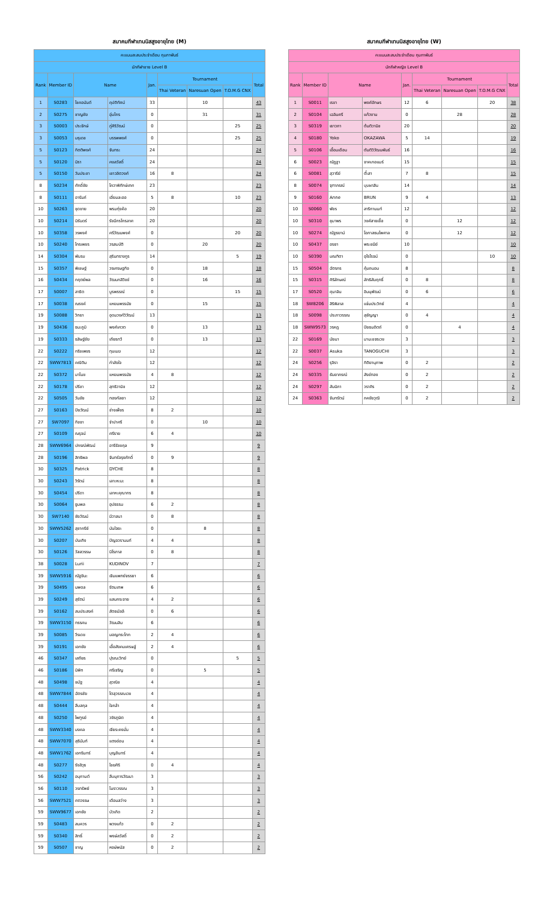สมาคมกีฬาเทนนิสสูงอายุไทย (M)
| คะแนนสะสมประจำเดือน กุมภาพันธ์ | | | | | | | | |
| --- | --- | --- | --- | --- | --- | --- | --- | --- |
| นักกีฬาชาย Level B | | | | | | | | |
| Rank | Member ID | Name | | Jan. | Tournament | | | Total |
| | | | | | Thai Veteran | Naresuan Open | T.O.M.G CNX | |
| 1 | S0283 | โชคอนันต์ | คุปติทัศน์ | 33 | | 10 | | 43 |
| 2 | S0275 | ชาญชัย | อุ่มไกร | 0 | | 31 | | 31 |
| 3 | S0003 | ประจักษ์ | ภู่ศิริวัฒน์ | 0 | | | 25 | 25 |
| 3 | S0053 | มรุเดช | บรรพพงศ์ | 0 | | | 25 | 25 |
| 5 | S0123 | กิตติพงศ์ | จันทระ | 24 | | | | 24 |
| 5 | S0120 | นิรา | คงสวัสดิ์ | 24 | | | | 24 |
| 5 | S0150 | วันประชา | เชาวลิตวงศ์ | 16 | 8 | | | 24 |
| 8 | S0234 | ศักดิ์ชัย | โควาพิทักษ์เทศ | 23 | | | | 23 |
| 8 | S0111 | อารัมภ์ | เอี่ยมละออ | 5 | 8 | | 10 | 23 |
| 10 | S0263 | ชุดชาย | พรมทุ่งค้อ | 20 | | | | 20 |
| 10 | S0214 | นิรันดร์ | รัชนีกรไกรลาศ | 20 | | | | 20 |
| 10 | S0358 | วรพงศ์ | ศรีวัฒนพงศ์ | 0 | | | 20 | 20 |
| 10 | S0240 | ไกรเพชร | วรสมบัติ | 0 | | 20 | | 20 |
| 14 | S0304 | พันรบ | สุรินทรางกูร | 14 | | | 5 | 19 |
| 15 | S0357 | พิเชษฐ์ | วรเศรษฐกิจ | 0 | | 18 | | 18 |
| 16 | S0434 | กฤตย์พล | วัฒนกสิวิชช์ | 0 | | 16 | | 16 |
| 17 | S0007 | สาธิต | บูรพรรณ์ | 0 | | | 15 | 15 |
| 17 | S0038 | ณรงค์ | แหยมพรรนัย | 0 | | 15 | | 15 |
| 19 | S0088 | วิทยา | อุดมวงศ์วิวัฒน์ | 13 | | | | 13 |
| 19 | S0436 | ธนะภูมิ | พงศ์เศวต | 0 | | 13 | | 13 |
| 19 | S0333 | ธสิษฐ์ชัย | เถียรทวี | 0 | | 13 | | 13 |
| 22 | S0222 | กริชเพชร | ทุมเมฆ | 12 | | | | 12 |
| 22 | SWW7813 | คณิติน | กำลังใจ | 12 | | | | 12 |
| 22 | S0372 | มาโนช | แหยมพรรนัย | 4 | 8 | | | 12 |
| 22 | S0178 | ปรีชา | สุทธิวานิช | 12 | | | | 12 |
| 22 | S0505 | วันชัย | ทองกัลยา | 12 | | | | 12 |
| 27 | S0163 | ปิยวัฒน์ | ช่างเพ็ชร | 8 | 2 | | | 10 |
| 27 | SW7097 | กิจจา | จำปาศรี | 0 | | 10 | | 10 |
| 27 | S0109 | ณรุจน์ | ศรีราย | 6 | 4 | | | 10 |
| 28 | SWW6964 | ปกรณ์พัฒน์ | อารีรัชชกุล | 9 | | | | 9 |
| 28 | S0196 | สิทธิพล | จันทร์จรุงภักดิ์ | 0 | 9 | | | 9 |
| 30 | S0325 | Patrick | DYCHE | 8 | | | | 8 |
| 30 | S0243 | วิรัตน์ | เลาะหะนะ | 8 | | | | 8 |
| 30 | S0454 | ปรีดา | เลาหะคุณากร | 8 | | | | 8 |
| 30 | S0064 | ธูนพล | อุปธรรม | 6 | 2 | | | 8 |
| 30 | SW7140 | ชัยวัฒน์ | มีวาสนา | 0 | 8 | | | 8 |
| 30 | SWW5262 | สุชาครีย์ | นันใจยะ | 0 | | 8 | | 8 |
| 30 | S0207 | บันเทิง | ปัญจวรานนท์ | 4 | 4 | | | 8 |
| 30 | S0126 | วัสสวรรษ | นิโรภาส | 0 | 8 | | | 8 |
| 38 | S0028 | Lurii | KUDINOV | 7 | | | | 7 |
| 39 | SWW5916 | ณัฐชินะ | เจิมแพทย์จรรยา | 6 | | | | 6 |
| 39 | S0495 | นพดล | รัตนเทพ | 6 | | | | 6 |
| 39 | S0249 | สุรัตน์ | แสนกระจาย | 4 | 2 | | | 6 |
| 39 | S0162 | สมประสงค์ | สัตยมัลลี | 0 | 6 | | | 6 |
| 39 | SWW3150 | ทรรศน | วัฒนสิน | 6 | | | | 6 |
| 39 | S0085 | วีรเดช | มอญกระโทก | 2 | 4 | | | 6 |
| 39 | S0191 | เอกชัย | เอื้อสังคมเศรษฐ์ | 2 | 4 | | | 6 |
| 46 | S0347 | เสถียร | ปุรณะวิทย์ | 0 | | | 5 | 5 |
| 46 | S0186 | นิพิท | ศรีเจริญ | 0 | | 5 | | 5 |
| 48 | S0498 | ชนัฐ | สุวณิช | 4 | | | | 4 |
| 48 | SWW7844 | ฉัตรชัย | โตสุวรรณเวช | 4 | | | | 4 |
| 48 | S0444 | สืบสกุล | ใจกล้า | 4 | | | | 4 |
| 48 | S0250 | ไพฑูรย์ | วชิรภูษิต | 4 | | | | 4 |
| 48 | SWW3340 | มงคล | เจียระคงมั่น | 4 | | | | 4 |
| 48 | SWW7070 | สุธินันท์ | แตงอ่อน | 4 | | | | 4 |
| 48 | SWW1762 | เอกรินทร์ | บุญอินทร์ | 4 | | | | 4 |
| 48 | S0277 | รังสิวุธ | ไชยศิริ | 0 | 4 | | | 4 |
| 56 | S0242 | อนุกานต์ | สืบนุการวัฒนา | 3 | | | | 3 |
| 56 | S0110 | วรทรัพย์ | โมราวรรณ | 3 | | | | 3 |
| 56 | SWW7521 | ศตวรรษ | เดือนสว่าง | 3 | | | | 3 |
| 59 | SWW9677 | เอกชัย | บัวเกิด | 2 | | | | 2 |
| 59 | S0483 | สมควร | พวงแก้ว | 0 | 2 | | | 2 |
| 59 | S0340 | สิทธิ์ | พงษ์สวัสดิ์ | 0 | 2 | | | 2 |
| 59 | S0507 | ชาญ | หงษ์พนัส | 0 | 2 | | | 2 |
สมาคมกีฬาเทนนิสสูงอายุไทย (W)
| คะแนนสะสมประจำเดือน กุมภาพันธ์ | | | | | | | | |
| --- | --- | --- | --- | --- | --- | --- | --- | --- |
| นักกีฬาหญิง Level B | | | | | | | | |
| Rank | Member ID | Name | | Jan. | Tournament | | | Total |
| | | | | | Thai Veteran | Naresuan Open | T.O.M.G CNX | |
| 1 | S0011 | เรขา | พงศ์อักษร | 12 | 6 | | 20 | 38 |
| 2 | S0104 | เฉลิมศรี | แก้วงาม | 0 | | 28 | | 28 |
| 3 | S0319 | เยาวภา | ต้นติวานิช | 20 | | | | 20 |
| 4 | S0180 | Yoko | OKAZAWA | 5 | 14 | | | 19 |
| 5 | S0106 | เอื้อมเดือน | ตันติวิวัฒนพันธ์ | 16 | | | | 16 |
| 6 | S0023 | ณัฏฐา | จาคเกอแมร์ | 15 | | | | 15 |
| 6 | S0081 | สุวารีย์ | ตั๊ะสา | 7 | 8 | | | 15 |
| 8 | S0074 | จุฑาภรณ์ | บุบผาสิน | 14 | | | | 14 |
| 9 | S0160 | Anne | BRUN | 9 | 4 | | | 13 |
| 10 | S0060 | พัชร | สาริกานนท์ | 12 | | | | 12 |
| 10 | S0310 | ชุมาพร | วงศ์สายเชื้อ | 0 | | 12 | | 12 |
| 10 | S0274 | ณัฐธยาน์ | โอภาสธนไพศาล | 0 | | 12 | | 12 |
| 10 | S0437 | อรยา | พระชนีย์ | 10 | | | | 10 |
| 10 | S0390 | มณฑิตา | อุไรโรจน์ | 0 | | | 10 | 10 |
| 15 | S0504 | ฉัตรกร | คุ้มถนอม | 8 | | | | 8 |
| 15 | S0315 | ศิริลักษณ์ | ลัทธิสัมฤทธิ์ | 0 | 8 | | | 8 |
| 17 | S0520 | ศุมาลิน | อินนุพัฒน์ | 0 | 6 | | | 6 |
| 18 | SW8206 | สิริพิลาส | แจ่มประวิทย์ | 4 | | | | 4 |
| 18 | S0098 | ประภาวรรณ | สุชัญญา | 0 | 4 | | | 4 |
| 18 | SWW9573 | วรหฎ | ปิยธนดิตถ์ | 0 | | 4 | | 4 |
| 22 | S0169 | นัยนา | มานะขจรเวช | 3 | | | | 3 |
| 22 | S0037 | Asuka | TANOGUCHI | 3 | | | | 3 |
| 24 | S0256 | รุจิรา | กิติยานุภาพ | 0 | 2 | | | 2 |
| 24 | S0335 | ธันยาภรณ์ | สังข์ทอง | 0 | 2 | | | 2 |
| 24 | S0297 | สันนิภา | วราศิร | 0 | 2 | | | 2 |
| 24 | S0363 | จันทรัตน์ | ภคชัยวุฒิ | 0 | 2 | | | 2 |